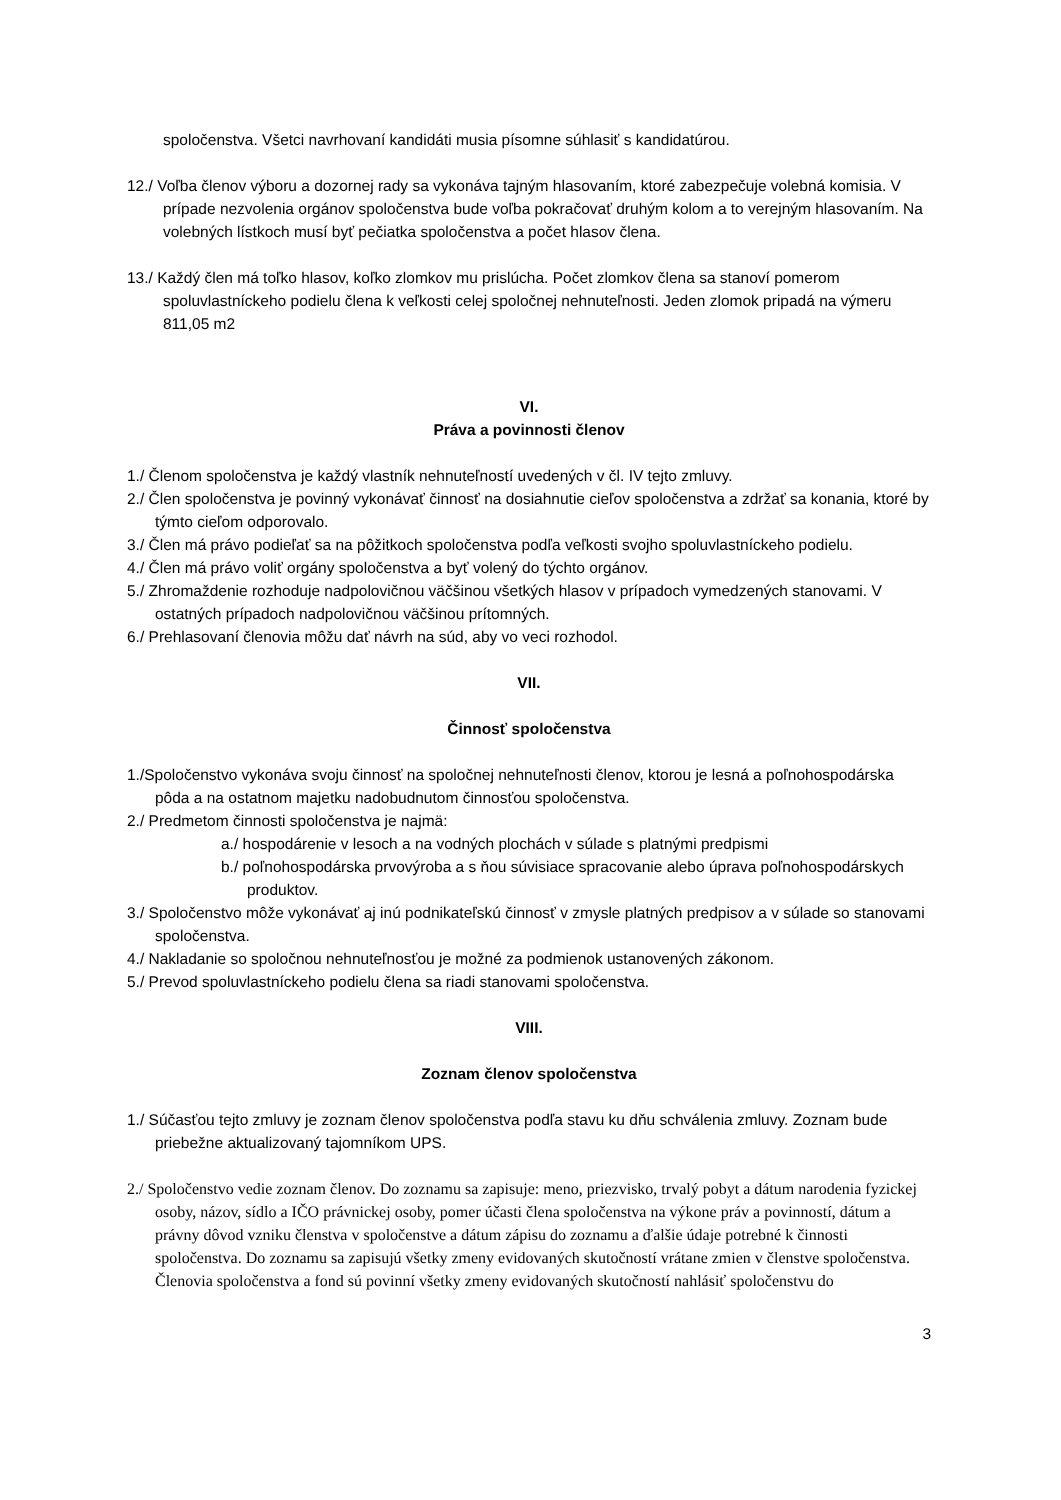spoločenstva. Všetci navrhovaní kandidáti musia písomne súhlasiť s kandidatúrou.
12./ Voľba členov výboru a dozornej rady sa vykonáva tajným hlasovaním, ktoré zabezpečuje volebná komisia. V prípade nezvolenia orgánov spoločenstva bude voľba pokračovať druhým kolom a to verejným hlasovaním. Na volebných lístkoch musí byť pečiatka spoločenstva a počet hlasov člena.
13./ Každý člen má toľko hlasov, koľko zlomkov mu prislúcha. Počet zlomkov člena sa stanoví pomerom spoluvlastníckeho podielu člena k veľkosti celej spoločnej nehnuteľnosti. Jeden zlomok pripadá na výmeru 811,05 m2
VI.
Práva a povinnosti členov
1./ Členom spoločenstva je každý vlastník nehnuteľností uvedených v čl. IV tejto zmluvy.
2./ Člen spoločenstva je povinný vykonávať činnosť na dosiahnutie cieľov spoločenstva a zdržať sa konania, ktoré by týmto cieľom odporovalo.
3./ Člen má právo podieľať sa na pôžitkoch spoločenstva podľa veľkosti svojho spoluvlastníckeho podielu.
4./ Člen má právo voliť orgány spoločenstva a byť volený do týchto orgánov.
5./ Zhromaždenie rozhoduje nadpolovičnou väčšinou všetkých hlasov v prípadoch vymedzených stanovami. V ostatných prípadoch nadpolovičnou väčšinou prítomných.
6./ Prehlasovaní členovia môžu dať návrh na súd, aby vo veci rozhodol.
VII.
Činnosť spoločenstva
1./Spoločenstvo vykonáva svoju činnosť na spoločnej nehnuteľnosti členov, ktorou je lesná a poľnohospodárska pôda a na ostatnom majetku nadobudnutom činnosťou spoločenstva.
2./ Predmetom činnosti spoločenstva je najmä:
a./ hospodárenie v lesoch a na vodných plochách v súlade s platnými predpismi
b./ poľnohospodárska prvovýroba a s ňou súvisiace spracovanie alebo úprava poľnohospodárskych produktov.
3./ Spoločenstvo môže vykonávať aj inú podnikateľskú činnosť v zmysle platných predpisov a v súlade so stanovami spoločenstva.
4./ Nakladanie so spoločnou nehnuteľnosťou je možné za podmienok ustanovených zákonom.
5./ Prevod spoluvlastníckeho podielu člena sa riadi stanovami spoločenstva.
VIII.
Zoznam členov spoločenstva
1./ Súčasťou tejto zmluvy je zoznam členov spoločenstva podľa stavu ku dňu schválenia zmluvy. Zoznam bude priebežne aktualizovaný tajomníkom UPS.
2./ Spoločenstvo vedie zoznam členov. Do zoznamu sa zapisuje: meno, priezvisko, trvalý pobyt a dátum narodenia fyzickej osoby, názov, sídlo a IČO právnickej osoby, pomer účasti člena spoločenstva na výkone práv a povinností, dátum a právny dôvod vzniku členstva v spoločenstve a dátum zápisu do zoznamu a ďalšie údaje potrebné k činnosti spoločenstva. Do zoznamu sa zapisujú všetky zmeny evidovaných skutočností vrátane zmien v členstve spoločenstva. Členovia spoločenstva a fond sú povinní všetky zmeny evidovaných skutočností nahlásiť spoločenstvu do
3